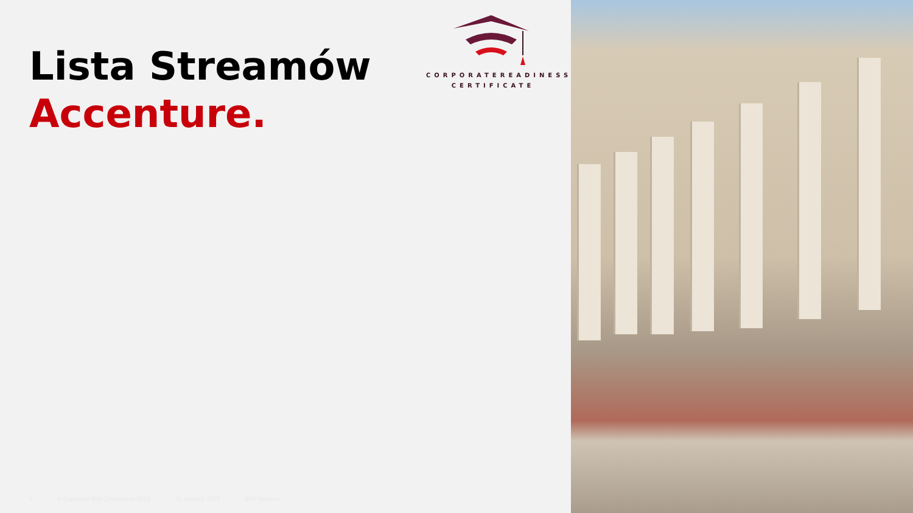Lista Streamów
Accenture.
CORPORATEREADINESS
CERTIFICATE
1 © Copyright IBM Corporation 2018 31 January 2022 IBM Services